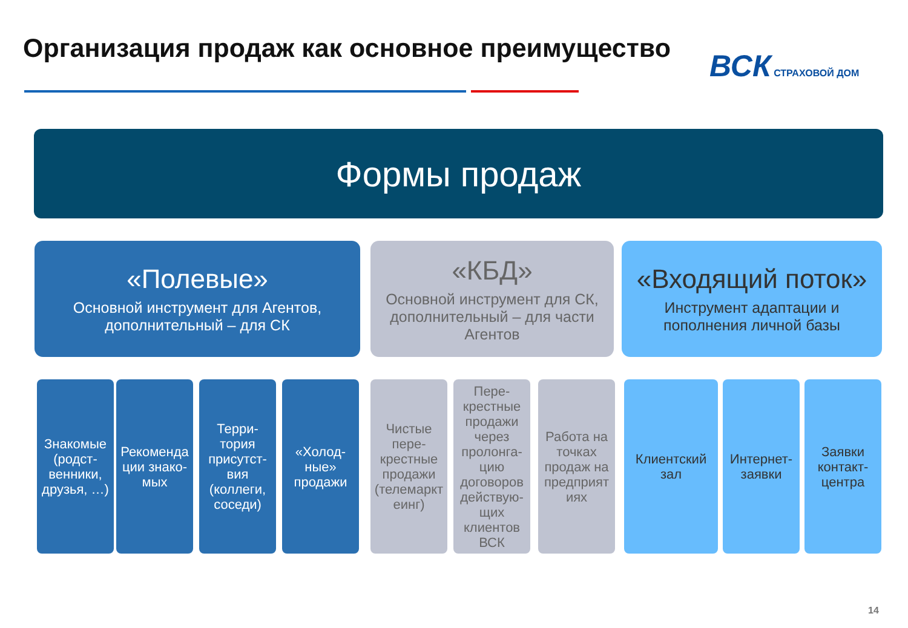Организация продаж как основное преимущество
ВСК СТРАХОВОЙ ДОМ
Формы продаж
«Полевые»
Основной инструмент для Агентов,
дополнительный – для СК
«КБД»
Основной инструмент для СК,
дополнительный – для части
Агентов
«Входящий поток»
Инструмент адаптации и
пополнения личной базы
Знакомые (родст-венники, друзья, …)
Рекоменда ции знако-мых
Терри-тория присутст-вия (коллеги, соседи)
«Холод-ные» продажи
Чистые пере-крестные продажи (телемаркт еинг)
Пере-крестные продажи через пролонга-цию договоров действую-щих клиентов ВСК
Работа на точках продаж на предприят иях
Клиентский зал
Интернет-заявки
Заявки контакт-центра
14